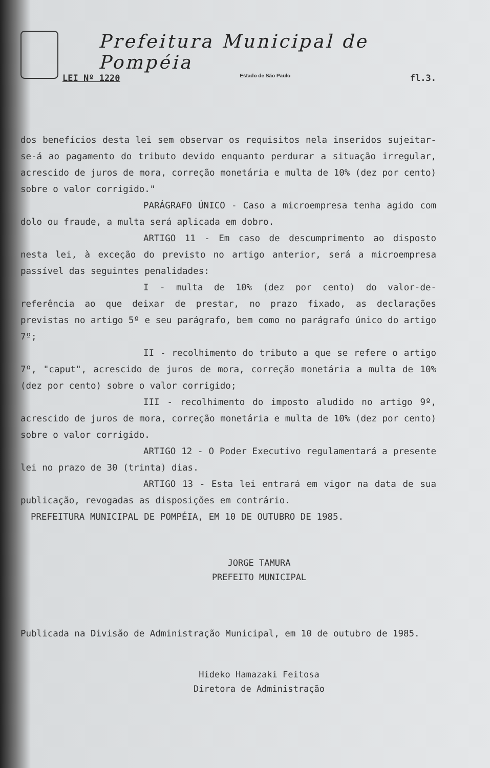Prefeitura Municipal de Pompéia
LEI Nº 1220 Estado de São Paulo fl.3.
dos benefícios desta lei sem observar os requisitos nela inseridos sujeitar-se-á ao pagamento do tributo devido enquanto perdurar a situação irregular, acrescido de juros de mora, correção monetária e multa de 10% (dez por cento) sobre o valor corrigido."
PARÁGRAFO ÚNICO - Caso a microempresa tenha agido com dolo ou fraude, a multa será aplicada em dobro.
ARTIGO 11 - Em caso de descumprimento ao disposto nesta lei, à exceção do previsto no artigo anterior, será a microempresa passível das seguintes penalidades:
I - multa de 10% (dez por cento) do valor-de-referência ao que deixar de prestar, no prazo fixado, as declarações previstas no artigo 5º e seu parágrafo, bem como no parágrafo único do artigo 7º;
II - recolhimento do tributo a que se refere o artigo 7º, "caput", acrescido de juros de mora, correção monetária a multa de 10% (dez por cento) sobre o valor corrigido;
III - recolhimento do imposto aludido no artigo 9º, acrescido de juros de mora, correção monetária e multa de 10% (dez por cento) sobre o valor corrigido.
ARTIGO 12 - O Poder Executivo regulamentará a presente lei no prazo de 30 (trinta) dias.
ARTIGO 13 - Esta lei entrará em vigor na data de sua publicação, revogadas as disposições em contrário.
PREFEITURA MUNICIPAL DE POMPÉIA, EM 10 DE OUTUBRO DE 1985.
JORGE TAMURA
PREFEITO MUNICIPAL
Publicada na Divisão de Administração Municipal, em 10 de outubro de 1985.
Hideko Hamazaki Feitosa
Diretora de Administração